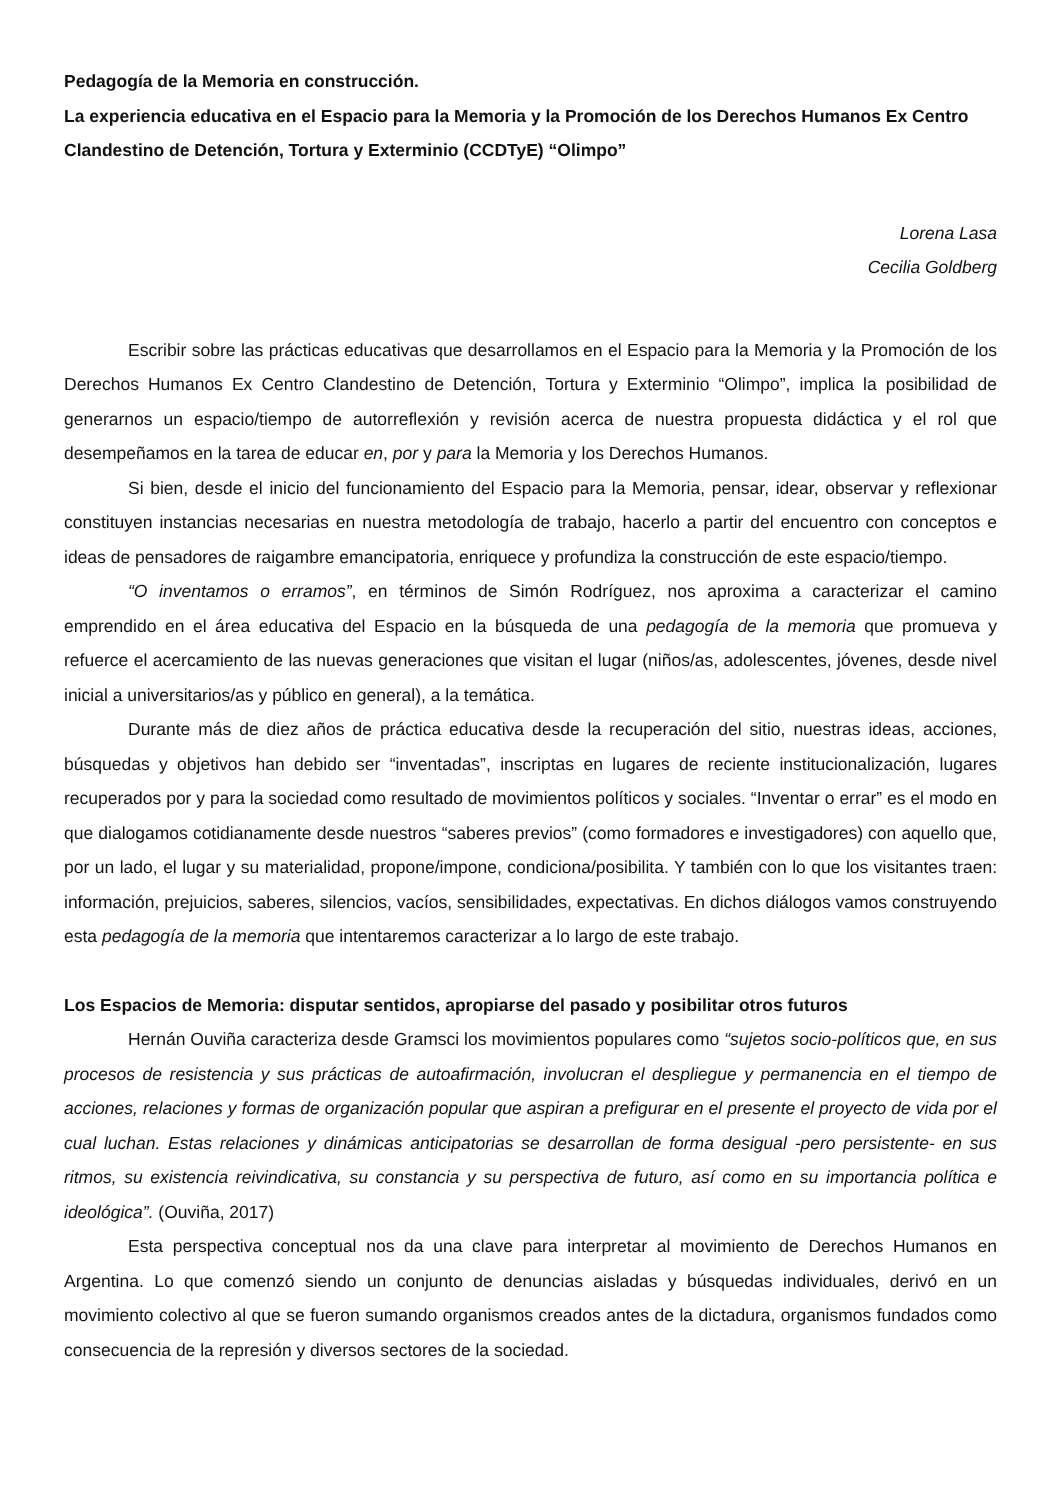Pedagogía de la Memoria en construcción.
La experiencia educativa en el Espacio para la Memoria y la Promoción de los Derechos Humanos Ex Centro Clandestino de Detención, Tortura y Exterminio (CCDTyE) “Olimpo”
Lorena Lasa
Cecilia Goldberg
Escribir sobre las prácticas educativas que desarrollamos en el Espacio para la Memoria y la Promoción de los Derechos Humanos Ex Centro Clandestino de Detención, Tortura y Exterminio “Olimpo”, implica la posibilidad de generarnos un espacio/tiempo de autorreflexión y revisión acerca de nuestra propuesta didáctica y el rol que desempeñamos en la tarea de educar en, por y para la Memoria y los Derechos Humanos.
Si bien, desde el inicio del funcionamiento del Espacio para la Memoria, pensar, idear, observar y reflexionar constituyen instancias necesarias en nuestra metodología de trabajo, hacerlo a partir del encuentro con conceptos e ideas de pensadores de raigambre emancipatoria, enriquece y profundiza la construcción de este espacio/tiempo.
“O inventamos o erramos”, en términos de Simón Rodríguez, nos aproxima a caracterizar el camino emprendido en el área educativa del Espacio en la búsqueda de una pedagogía de la memoria que promueva y refuerce el acercamiento de las nuevas generaciones que visitan el lugar (niños/as, adolescentes, jóvenes, desde nivel inicial a universitarios/as y público en general), a la temática.
Durante más de diez años de práctica educativa desde la recuperación del sitio, nuestras ideas, acciones, búsquedas y objetivos han debido ser “inventadas”, inscriptas en lugares de reciente institucionalización, lugares recuperados por y para la sociedad como resultado de movimientos políticos y sociales. “Inventar o errar” es el modo en que dialogamos cotidianamente desde nuestros “saberes previos” (como formadores e investigadores) con aquello que, por un lado, el lugar y su materialidad, propone/impone, condiciona/posibilita. Y también con lo que los visitantes traen: información, prejuicios, saberes, silencios, vacíos, sensibilidades, expectativas. En dichos diálogos vamos construyendo esta pedagogía de la memoria que intentaremos caracterizar a lo largo de este trabajo.
Los Espacios de Memoria: disputar sentidos, apropiarse del pasado y posibilitar otros futuros
Hernán Ouviña caracteriza desde Gramsci los movimientos populares como “sujetos socio-políticos que, en sus procesos de resistencia y sus prácticas de autoafirmación, involucran el despliegue y permanencia en el tiempo de acciones, relaciones y formas de organización popular que aspiran a prefigurar en el presente el proyecto de vida por el cual luchan. Estas relaciones y dinámicas anticipatorias se desarrollan de forma desigual -pero persistente- en sus ritmos, su existencia reivindicativa, su constancia y su perspectiva de futuro, así como en su importancia política e ideológica”. (Ouviña, 2017)
Esta perspectiva conceptual nos da una clave para interpretar al movimiento de Derechos Humanos en Argentina. Lo que comenzó siendo un conjunto de denuncias aisladas y búsquedas individuales, derivó en un movimiento colectivo al que se fueron sumando organismos creados antes de la dictadura, organismos fundados como consecuencia de la represión y diversos sectores de la sociedad.